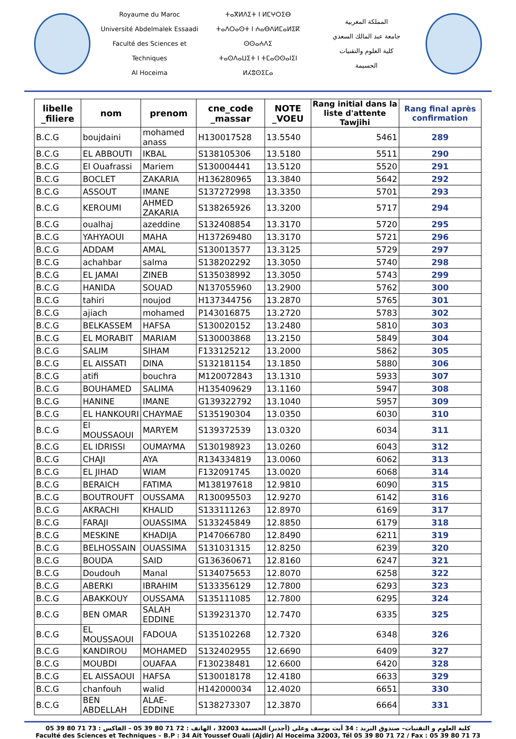Royaume du Maroc
Université Abdelmalek Essaadi
Faculté des Sciences et Techniques
Al Hoceima
ⵜⴰⴳⵍⴷⵉⵜ ⵏ ⵍⵎⵖⵔⵉⴱ
ⵜⴰⴷⵔⴰⵙⵜ ⵏ ⵄⴰⴱⴷⵍⵎⴰⵍⵉⴽ ⵙⵙⴰⵄⴷⵉ
ⵜⴰⵙⴷⴰⵡⵉⵜ ⵏ ⵜⵎⴰⵙⵙⴰⵏⵉⵏ
ⵍⵃⵓⵙⵉⵎⴰ
المملكة المغربية
جامعة عبد المالك السعدي
كلية العلوم والتقنيات
الحسيمة
| libelle _filiere | nom | prenom | cne_code _massar | NOTE _VOEU | Rang initial dans la liste d'attente Tawjihi | Rang final après confirmation |
| --- | --- | --- | --- | --- | --- | --- |
| B.C.G | boujdaini | mohamed anass | H130017528 | 13.5540 | 5461 | 289 |
| B.C.G | EL ABBOUTI | IKBAL | S138105306 | 13.5180 | 5511 | 290 |
| B.C.G | El Ouafrassi | Mariem | S130004441 | 13.5120 | 5520 | 291 |
| B.C.G | BOCLET | ZAKARIA | H136280965 | 13.3840 | 5642 | 292 |
| B.C.G | ASSOUT | IMANE | S137272998 | 13.3350 | 5701 | 293 |
| B.C.G | KEROUMI | AHMED ZAKARIA | S138265926 | 13.3200 | 5717 | 294 |
| B.C.G | oualhaj | azeddine | S132408854 | 13.3170 | 5720 | 295 |
| B.C.G | YAHYAOUI | MAHA | H137269480 | 13.3170 | 5721 | 296 |
| B.C.G | ADDAM | AMAL | S130013577 | 13.3125 | 5729 | 297 |
| B.C.G | achahbar | salma | S138202292 | 13.3050 | 5740 | 298 |
| B.C.G | EL JAMAI | ZINEB | S135038992 | 13.3050 | 5743 | 299 |
| B.C.G | HANIDA | SOUAD | N137055960 | 13.2900 | 5762 | 300 |
| B.C.G | tahiri | noujod | H137344756 | 13.2870 | 5765 | 301 |
| B.C.G | ajiach | mohamed | P143016875 | 13.2720 | 5783 | 302 |
| B.C.G | BELKASSEM | HAFSA | S130020152 | 13.2480 | 5810 | 303 |
| B.C.G | EL MORABIT | MARIAM | S130003868 | 13.2150 | 5849 | 304 |
| B.C.G | SALIM | SIHAM | F133125212 | 13.2000 | 5862 | 305 |
| B.C.G | EL AISSATI | DINA | S132181154 | 13.1850 | 5880 | 306 |
| B.C.G | atifi | bouchra | M120072843 | 13.1310 | 5933 | 307 |
| B.C.G | BOUHAMED | SALIMA | H135409629 | 13.1160 | 5947 | 308 |
| B.C.G | HANINE | IMANE | G139322792 | 13.1040 | 5957 | 309 |
| B.C.G | EL HANKOURI | CHAYMAE | S135190304 | 13.0350 | 6030 | 310 |
| B.C.G | El MOUSSAOUI | MARYEM | S139372539 | 13.0320 | 6034 | 311 |
| B.C.G | EL IDRISSI | OUMAYMA | S130198923 | 13.0260 | 6043 | 312 |
| B.C.G | CHAJI | AYA | R134334819 | 13.0060 | 6062 | 313 |
| B.C.G | EL JIHAD | WIAM | F132091745 | 13.0020 | 6068 | 314 |
| B.C.G | BERAICH | FATIMA | M138197618 | 12.9810 | 6090 | 315 |
| B.C.G | BOUTROUFT | OUSSAMA | R130095503 | 12.9270 | 6142 | 316 |
| B.C.G | AKRACHI | KHALID | S133111263 | 12.8970 | 6169 | 317 |
| B.C.G | FARAJI | OUASSIMA | S133245849 | 12.8850 | 6179 | 318 |
| B.C.G | MESKINE | KHADIJA | P147066780 | 12.8490 | 6211 | 319 |
| B.C.G | BELHOSSAIN | OUASSIMA | S131031315 | 12.8250 | 6239 | 320 |
| B.C.G | BOUDA | SAID | G136360671 | 12.8160 | 6247 | 321 |
| B.C.G | Doudouh | Manal | S134075653 | 12.8070 | 6258 | 322 |
| B.C.G | ABERKI | IBRAHIM | S133356129 | 12.7800 | 6293 | 323 |
| B.C.G | ABAKKOUY | OUSSAMA | S135111085 | 12.7800 | 6295 | 324 |
| B.C.G | BEN OMAR | SALAH EDDINE | S139231370 | 12.7470 | 6335 | 325 |
| B.C.G | EL MOUSSAOUI | FADOUA | S135102268 | 12.7320 | 6348 | 326 |
| B.C.G | KANDIROU | MOHAMED | S132402955 | 12.6690 | 6409 | 327 |
| B.C.G | MOUBDI | OUAFAA | F130238481 | 12.6600 | 6420 | 328 |
| B.C.G | EL AISSAOUI | HAFSA | S130018178 | 12.4180 | 6633 | 329 |
| B.C.G | chanfouh | walid | H142000034 | 12.4020 | 6651 | 330 |
| B.C.G | BEN ABDELLAH | ALAE- EDDINE | S138273307 | 12.3870 | 6664 | 331 |
كلية العلوم و التقنيات– صندوق البريد : 34 آيت يوسف وعلي (أجدير) الحسيمة 32003 ، الهاتف : 72 71 80 39 05 – الفاكس : 73 71 80 39 05
Faculté des Sciences et Techniques – B.P : 34 Ait Youssef Ouali (Ajdir) Al Hoceima 32003, Tél 05 39 80 71 72 / Fax : 05 39 80 71 73